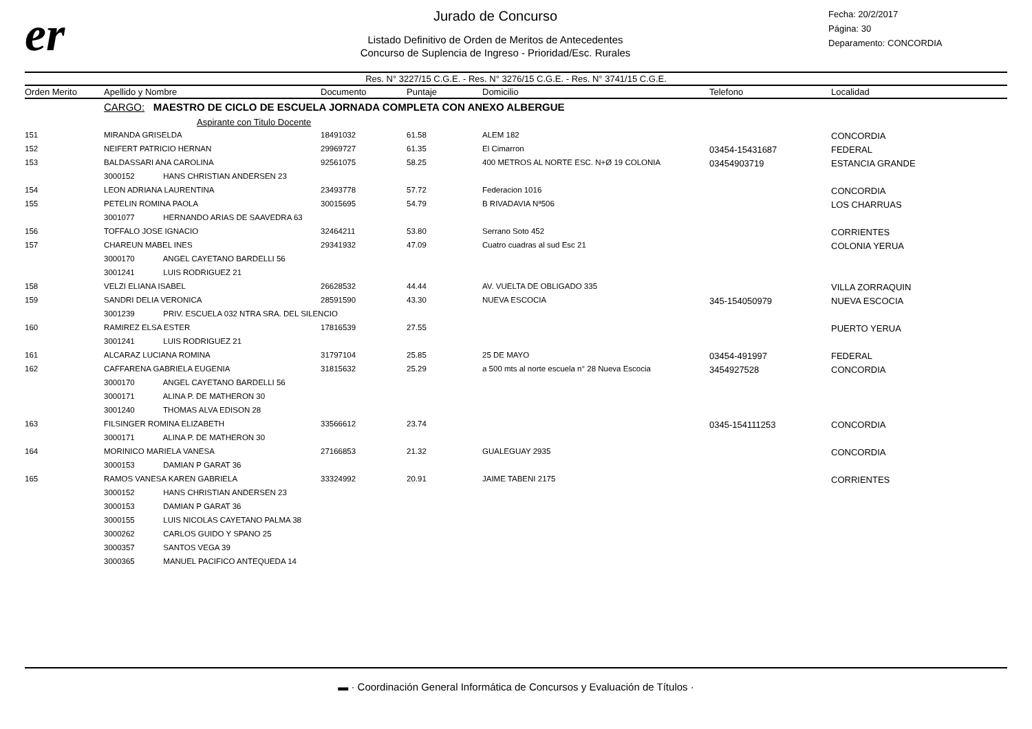er
Jurado de Concurso
Listado Definitivo de Orden de Meritos de Antecedentes
Concurso de Suplencia de Ingreso - Prioridad/Esc. Rurales
Fecha: 20/2/2017
Página: 30
Deparamento: CONCORDIA
Res. N° 3227/15 C.G.E. - Res. N° 3276/15 C.G.E. - Res. N° 3741/15 C.G.E.
| Orden Merito | Apellido y Nombre | Documento | Puntaje | Domicilio | Telefono | Localidad |
| --- | --- | --- | --- | --- | --- | --- |
| | CARGO: MAESTRO DE CICLO DE ESCUELA JORNADA COMPLETA CON ANEXO ALBERGUE | | | | | |
| | Aspirante con Titulo Docente | | | | | |
| 151 | MIRANDA GRISELDA | 18491032 | 61.58 | ALEM 182 | | CONCORDIA |
| 152 | NEIFERT PATRICIO HERNAN | 29969727 | 61.35 | El Cimarron | 03454-15431687 | FEDERAL |
| 153 | BALDASSARI ANA CAROLINA | 92561075 | 58.25 | 400 METROS AL NORTE ESC. N+Ø 19 COLONIA | 03454903719 | ESTANCIA GRANDE |
| | 3000152 HANS CHRISTIAN ANDERSEN 23 | | | | | |
| 154 | LEON ADRIANA LAURENTINA | 23493778 | 57.72 | Federacion 1016 | | CONCORDIA |
| 155 | PETELIN ROMINA PAOLA | 30015695 | 54.79 | B RIVADAVIA Nª506 | | LOS CHARRUAS |
| | 3001077 HERNANDO ARIAS DE SAAVEDRA 63 | | | | | |
| 156 | TOFFALO JOSE IGNACIO | 32464211 | 53.80 | Serrano Soto 452 | | CORRIENTES |
| 157 | CHAREUN MABEL INES | 29341932 | 47.09 | Cuatro cuadras al sud Esc 21 | | COLONIA YERUA |
| | 3000170 ANGEL CAYETANO BARDELLI 56 | | | | | |
| | 3001241 LUIS RODRIGUEZ 21 | | | | | |
| 158 | VELZI ELIANA ISABEL | 26628532 | 44.44 | AV. VUELTA DE OBLIGADO 335 | | VILLA ZORRAQUIN |
| 159 | SANDRI DELIA VERONICA | 28591590 | 43.30 | NUEVA ESCOCIA | 345-154050979 | NUEVA ESCOCIA |
| | 3001239 PRIV. ESCUELA 032 NTRA SRA. DEL SILENCIO | | | | | |
| 160 | RAMIREZ ELSA ESTER | 17816539 | 27.55 | | | PUERTO YERUA |
| | 3001241 LUIS RODRIGUEZ 21 | | | | | |
| 161 | ALCARAZ LUCIANA ROMINA | 31797104 | 25.85 | 25 DE MAYO | 03454-491997 | FEDERAL |
| 162 | CAFFARENA GABRIELA EUGENIA | 31815632 | 25.29 | a 500 mts al norte escuela n° 28 Nueva Escocia | 3454927528 | CONCORDIA |
| | 3000170 ANGEL CAYETANO BARDELLI 56 | | | | | |
| | 3000171 ALINA P. DE MATHERON 30 | | | | | |
| | 3001240 THOMAS ALVA EDISON 28 | | | | | |
| 163 | FILSINGER ROMINA ELIZABETH | 33566612 | 23.74 | | 0345-154111253 | CONCORDIA |
| | 3000171 ALINA P. DE MATHERON 30 | | | | | |
| 164 | MORINICO MARIELA VANESA | 27166853 | 21.32 | GUALEGUAY 2935 | | CONCORDIA |
| | 3000153 DAMIAN P GARAT 36 | | | | | |
| 165 | RAMOS VANESA KAREN GABRIELA | 33324992 | 20.91 | JAIME TABENI 2175 | | CORRIENTES |
| | 3000152 HANS CHRISTIAN ANDERSEN 23 | | | | | |
| | 3000153 DAMIAN P GARAT 36 | | | | | |
| | 3000155 LUIS NICOLAS CAYETANO PALMA 38 | | | | | |
| | 3000262 CARLOS GUIDO Y SPANO 25 | | | | | |
| | 3000357 SANTOS VEGA 39 | | | | | |
| | 3000365 MANUEL PACIFICO ANTEQUEDA 14 | | | | | |
▬ · Coordinación General Informática de Concursos y Evaluación de Títulos ·